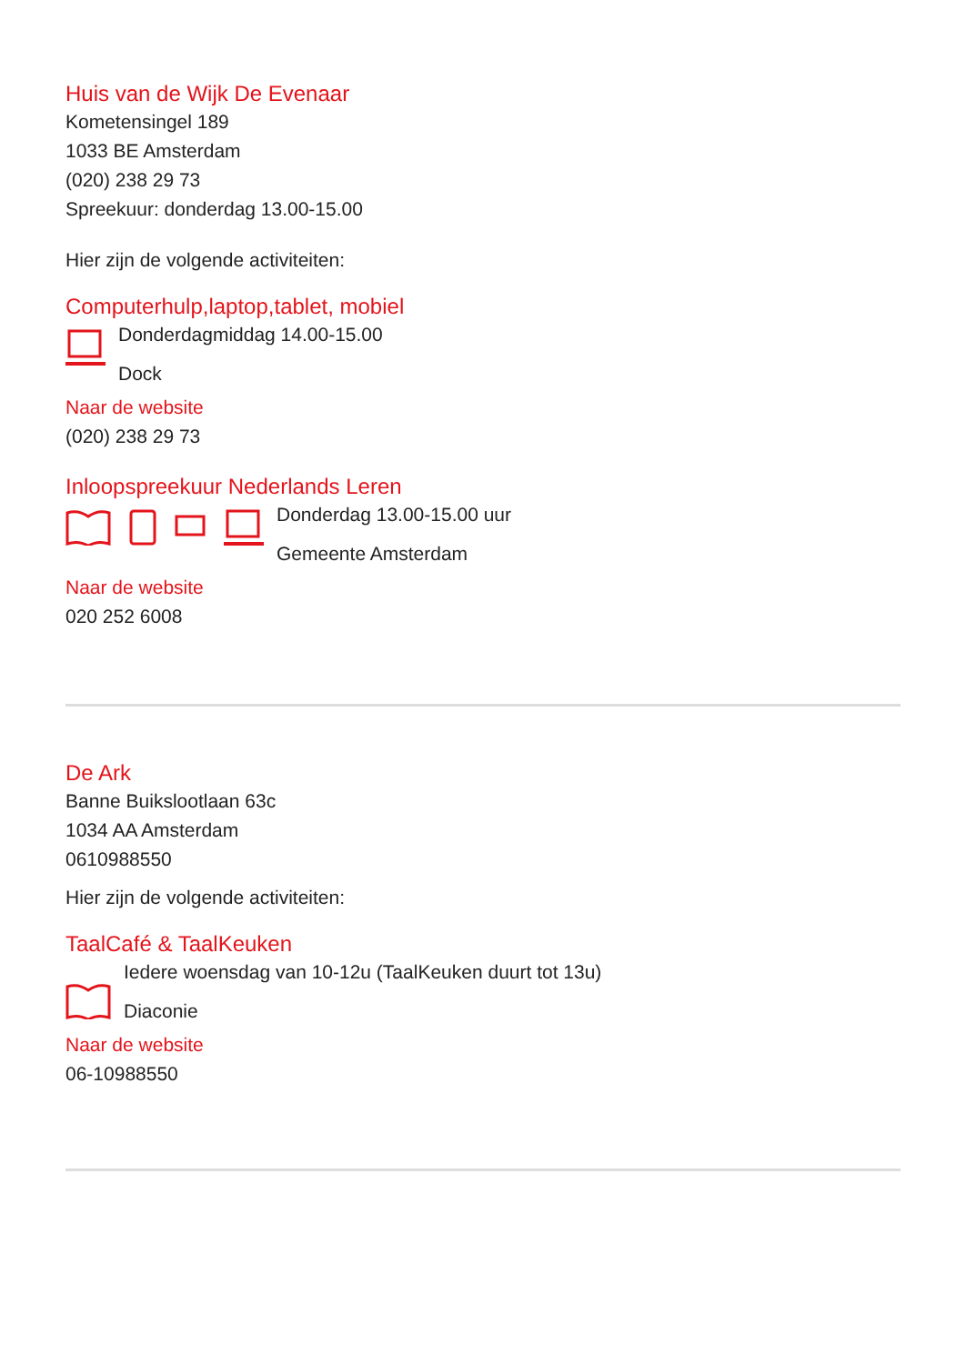Huis van de Wijk De Evenaar
Kometensingel 189
1033 BE Amsterdam
(020) 238 29 73
Spreekuur: donderdag 13.00-15.00
Hier zijn de volgende activiteiten:
Computerhulp,laptop,tablet, mobiel
Donderdagmiddag 14.00-15.00
Dock
Naar de website
(020) 238 29 73
Inloopspreekuur Nederlands Leren
Donderdag 13.00-15.00 uur
Gemeente Amsterdam
Naar de website
020 252 6008
De Ark
Banne Buikslootlaan 63c
1034 AA Amsterdam
0610988550
Hier zijn de volgende activiteiten:
TaalCafé & TaalKeuken
Iedere woensdag van 10-12u (TaalKeuken duurt tot 13u)
Diaconie
Naar de website
06-10988550